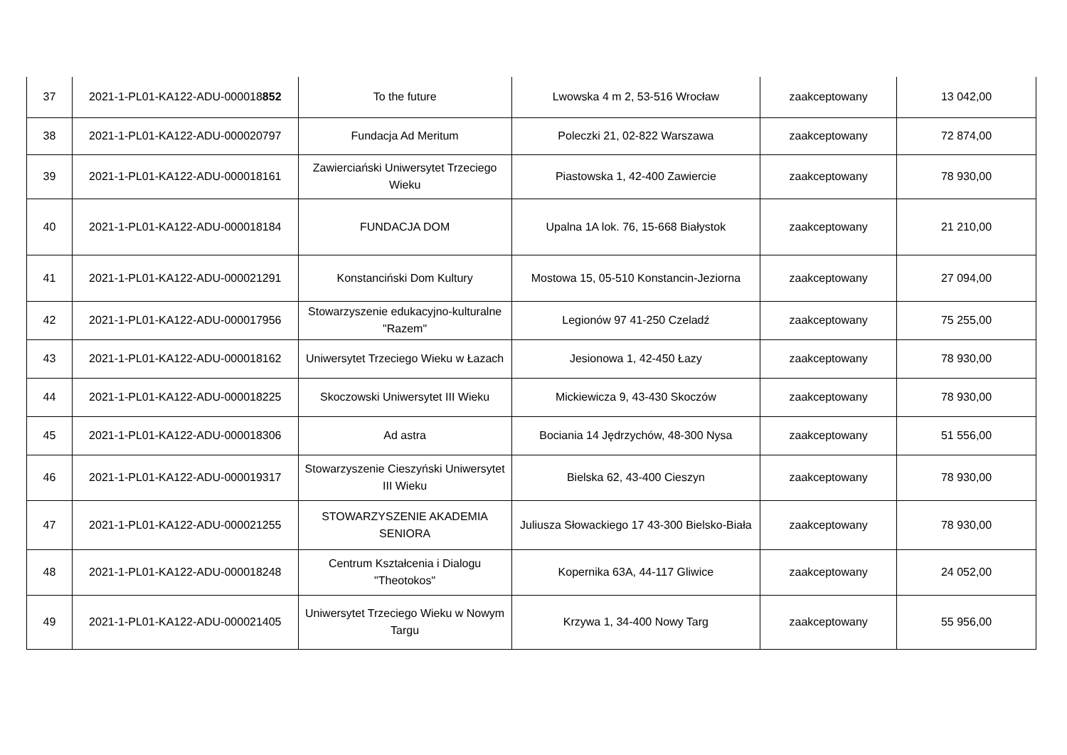| 37 | 2021-1-PL01-KA122-ADU-000018 852 | To the future | Lwowska 4 m 2, 53-516 Wrocław | zaakceptowany | 13 042,00 |
| 38 | 2021-1-PL01-KA122-ADU-000020797 | Fundacja Ad Meritum | Poleczki 21, 02-822 Warszawa | zaakceptowany | 72 874,00 |
| 39 | 2021-1-PL01-KA122-ADU-000018161 | Zawierciański Uniwersytet Trzeciego Wieku | Piastowska 1, 42-400 Zawiercie | zaakceptowany | 78 930,00 |
| 40 | 2021-1-PL01-KA122-ADU-000018184 | FUNDACJA DOM | Upalna 1A lok. 76, 15-668 Białystok | zaakceptowany | 21 210,00 |
| 41 | 2021-1-PL01-KA122-ADU-000021291 | Konstanciński Dom Kultury | Mostowa 15, 05-510 Konstancin-Jeziorna | zaakceptowany | 27 094,00 |
| 42 | 2021-1-PL01-KA122-ADU-000017956 | Stowarzyszenie edukacyjno-kulturalne "Razem" | Legionów 97 41-250 Czeladź | zaakceptowany | 75 255,00 |
| 43 | 2021-1-PL01-KA122-ADU-000018162 | Uniwersytet Trzeciego Wieku w Łazach | Jesionowa 1, 42-450 Łazy | zaakceptowany | 78 930,00 |
| 44 | 2021-1-PL01-KA122-ADU-000018225 | Skoczowski Uniwersytet III Wieku | Mickiewicza 9, 43-430 Skoczów | zaakceptowany | 78 930,00 |
| 45 | 2021-1-PL01-KA122-ADU-000018306 | Ad astra | Bociania 14 Jędrzychów, 48-300 Nysa | zaakceptowany | 51 556,00 |
| 46 | 2021-1-PL01-KA122-ADU-000019317 | Stowarzyszenie Cieszyński Uniwersytet III Wieku | Bielska 62, 43-400 Cieszyn | zaakceptowany | 78 930,00 |
| 47 | 2021-1-PL01-KA122-ADU-000021255 | STOWARZYSZENIE AKADEMIA SENIORA | Juliusza Słowackiego 17 43-300 Bielsko-Biała | zaakceptowany | 78 930,00 |
| 48 | 2021-1-PL01-KA122-ADU-000018248 | Centrum Kształcenia i Dialogu "Theotokos" | Kopernika 63A, 44-117 Gliwice | zaakceptowany | 24 052,00 |
| 49 | 2021-1-PL01-KA122-ADU-000021405 | Uniwersytet Trzeciego Wieku w Nowym Targu | Krzywa 1, 34-400 Nowy Targ | zaakceptowany | 55 956,00 |